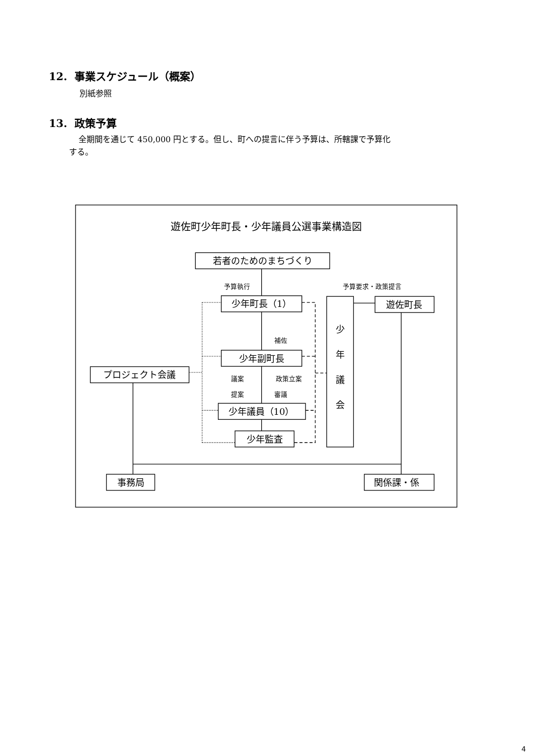12. 事業スケジュール（概案）
別紙参照
13. 政策予算
全期間を通じて 450,000 円とする。但し、町への提言に伴う予算は、所轄課で予算化
する。
遊佐町少年町長・少年議員公選事業構造図
若者のためのまちづくり
予算執行
予算要求・政策提言
少年町長（1）
遊佐町長
少
補佐
年
少年副町長
プロジェクト会議
議案
政策立案
議
提案
審議
会
少年議員（10）
少年監査
事務局
関係課・係
4